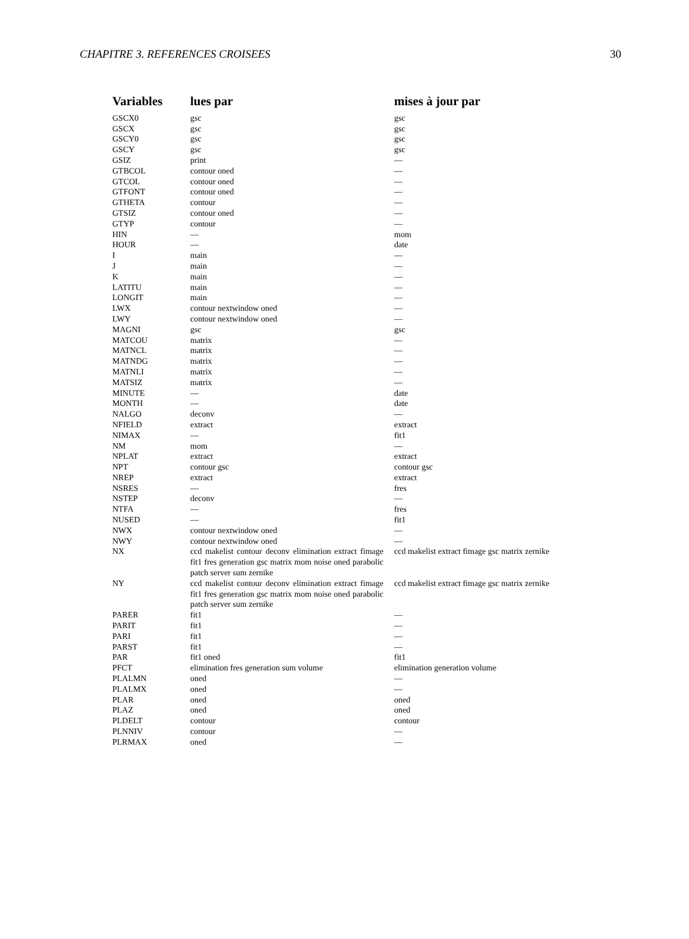CHAPITRE 3. REFERENCES CROISEES 30
| Variables | lues par | mises à jour par |
| --- | --- | --- |
| GSCX0 | gsc | gsc |
| GSCX | gsc | gsc |
| GSCY0 | gsc | gsc |
| GSCY | gsc | gsc |
| GSIZ | print | — |
| GTBCOL | contour oned | — |
| GTCOL | contour oned | — |
| GTFONT | contour oned | — |
| GTHETA | contour | — |
| GTSIZ | contour oned | — |
| GTYP | contour | — |
| HIN | — | mom |
| HOUR | — | date |
| I | main | — |
| J | main | — |
| K | main | — |
| LATITU | main | — |
| LONGIT | main | — |
| LWX | contour nextwindow oned | — |
| LWY | contour nextwindow oned | — |
| MAGNI | gsc | gsc |
| MATCOU | matrix | — |
| MATNCL | matrix | — |
| MATNDG | matrix | — |
| MATNLI | matrix | — |
| MATSIZ | matrix | — |
| MINUTE | — | date |
| MONTH | — | date |
| NALGO | deconv | — |
| NFIELD | extract | extract |
| NIMAX | — | fit1 |
| NM | mom | — |
| NPLAT | extract | extract |
| NPT | contour gsc | contour gsc |
| NREP | extract | extract |
| NSRES | — | fres |
| NSTEP | deconv | — |
| NTFA | — | fres |
| NUSED | — | fit1 |
| NWX | contour nextwindow oned | — |
| NWY | contour nextwindow oned | — |
| NX | ccd makelist contour deconv elimination extract fimage fit1 fres generation gsc matrix mom noise oned parabolic patch server sum zernike | ccd makelist extract fimage gsc matrix zernike |
| NY | ccd makelist contour deconv elimination extract fimage fit1 fres generation gsc matrix mom noise oned parabolic patch server sum zernike | ccd makelist extract fimage gsc matrix zernike |
| PARER | fit1 | — |
| PARIT | fit1 | — |
| PARI | fit1 | — |
| PARST | fit1 | — |
| PAR | fit1 oned | fit1 |
| PFCT | elimination fres generation sum volume | elimination generation volume |
| PLALMN | oned | — |
| PLALMX | oned | — |
| PLAR | oned | oned |
| PLAZ | oned | oned |
| PLDELT | contour | contour |
| PLNNIV | contour | — |
| PLRMAX | oned | — |